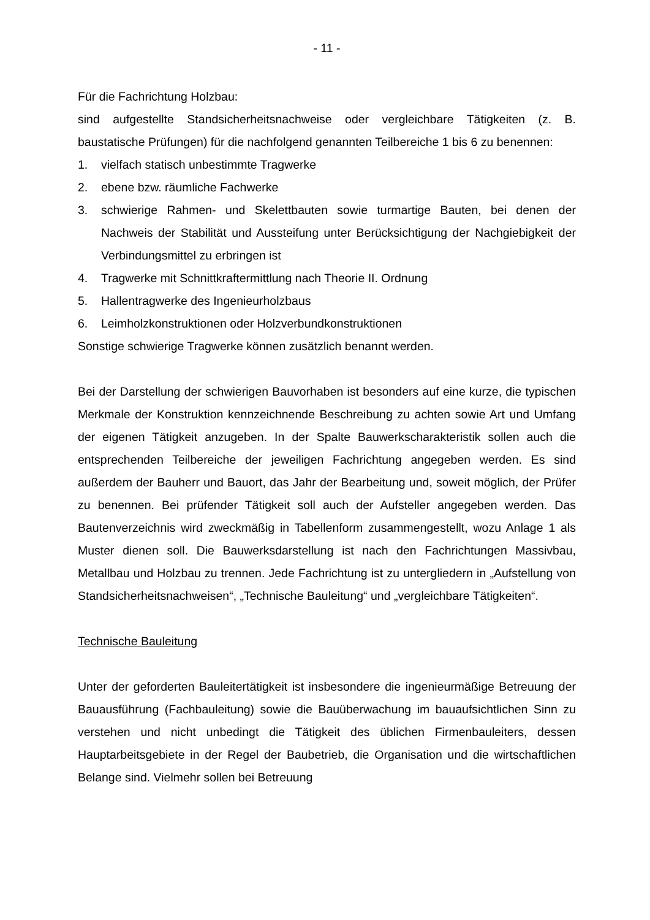- 11 -
Für die Fachrichtung Holzbau:
sind aufgestellte Standsicherheitsnachweise oder vergleichbare Tätigkeiten (z. B. baustatische Prüfungen) für die nachfolgend genannten Teilbereiche 1 bis 6 zu benennen:
1. vielfach statisch unbestimmte Tragwerke
2. ebene bzw. räumliche Fachwerke
3. schwierige Rahmen- und Skelettbauten sowie turmartige Bauten, bei denen der Nachweis der Stabilität und Aussteifung unter Berücksichtigung der Nachgiebigkeit der Verbindungsmittel zu erbringen ist
4. Tragwerke mit Schnittkraftermittlung nach Theorie II. Ordnung
5. Hallentragwerke des Ingenieurholzbaus
6. Leimholzkonstruktionen oder Holzverbundkonstruktionen
Sonstige schwierige Tragwerke können zusätzlich benannt werden.
Bei der Darstellung der schwierigen Bauvorhaben ist besonders auf eine kurze, die typischen Merkmale der Konstruktion kennzeichnende Beschreibung zu achten sowie Art und Umfang der eigenen Tätigkeit anzugeben. In der Spalte Bauwerkscharakteristik sollen auch die entsprechenden Teilbereiche der jeweiligen Fachrichtung angegeben werden. Es sind außerdem der Bauherr und Bauort, das Jahr der Bearbeitung und, soweit möglich, der Prüfer zu benennen. Bei prüfender Tätigkeit soll auch der Aufsteller angegeben werden. Das Bautenverzeichnis wird zweckmäßig in Tabellenform zusammengestellt, wozu Anlage 1 als Muster dienen soll. Die Bauwerksdarstellung ist nach den Fachrichtungen Massivbau, Metallbau und Holzbau zu trennen. Jede Fachrichtung ist zu untergliedern in „Aufstellung von Standsicherheitsnachweisen“, „Technische Bauleitung“ und „vergleichbare Tätigkeiten“.
Technische Bauleitung
Unter der geforderten Bauleitertätigkeit ist insbesondere die ingenieurmäßige Betreuung der Bauausführung (Fachbauleitung) sowie die Bauüberwachung im bauaufsichtlichen Sinn zu verstehen und nicht unbedingt die Tätigkeit des üblichen Firmenbauleiters, dessen Hauptarbeitsgebiete in der Regel der Baubetrieb, die Organisation und die wirtschaftlichen Belange sind. Vielmehr sollen bei Betreuung